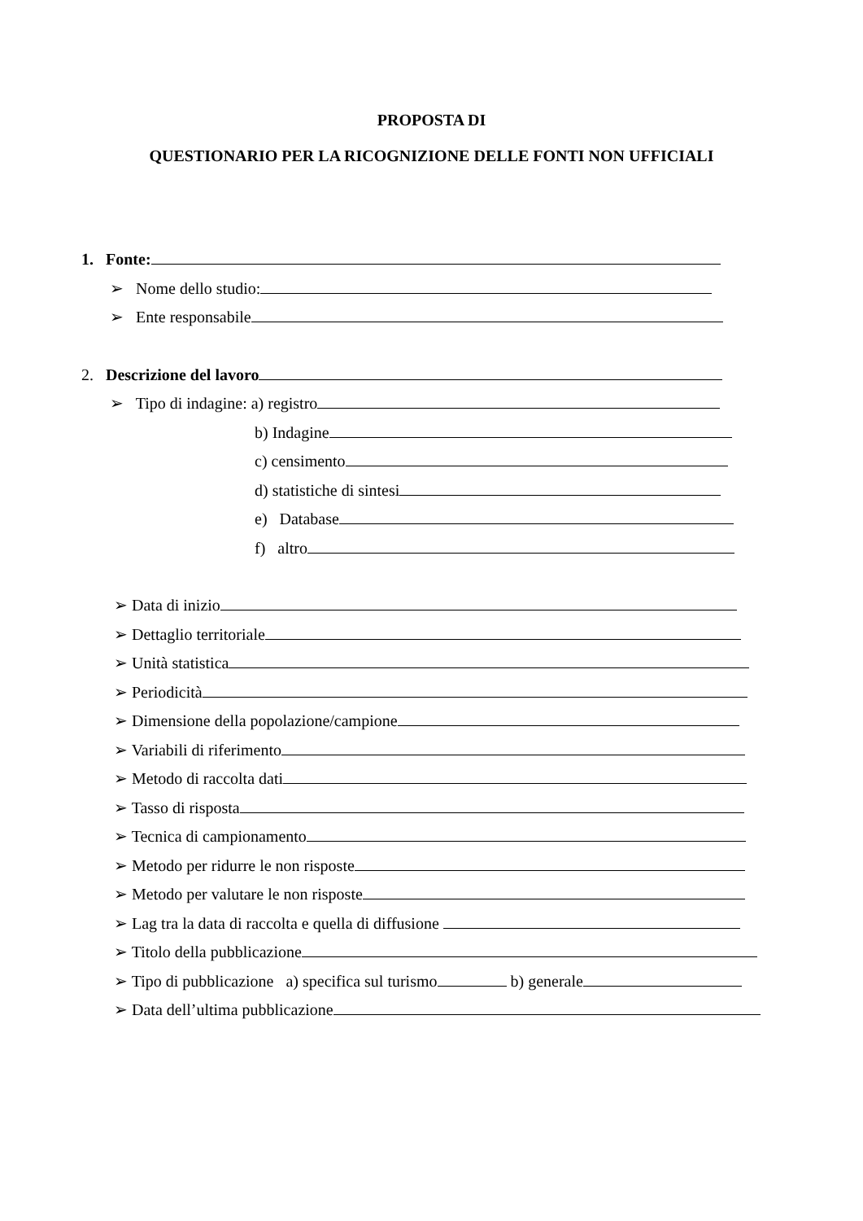PROPOSTA DI
QUESTIONARIO PER LA RICOGNIZIONE DELLE FONTI NON UFFICIALI
1. Fonte:
➢ Nome dello studio:
➢ Ente responsabile
2. Descrizione del lavoro
➢ Tipo di indagine: a) registro
b) Indagine
c) censimento
d) statistiche di sintesi
e) Database
f) altro
➢ Data di inizio
➢ Dettaglio territoriale
➢ Unità statistica
➢ Periodicità
➢ Dimensione della popolazione/campione
➢ Variabili di riferimento
➢ Metodo di raccolta dati
➢ Tasso di risposta
➢ Tecnica di campionamento
➢ Metodo per ridurre le non risposte
➢ Metodo per valutare le non risposte
➢ Lag tra la data di raccolta e quella di diffusione
➢ Titolo della pubblicazione
➢ Tipo di pubblicazione a) specifica sul turismo b) generale
➢ Data dell’ultima pubblicazione